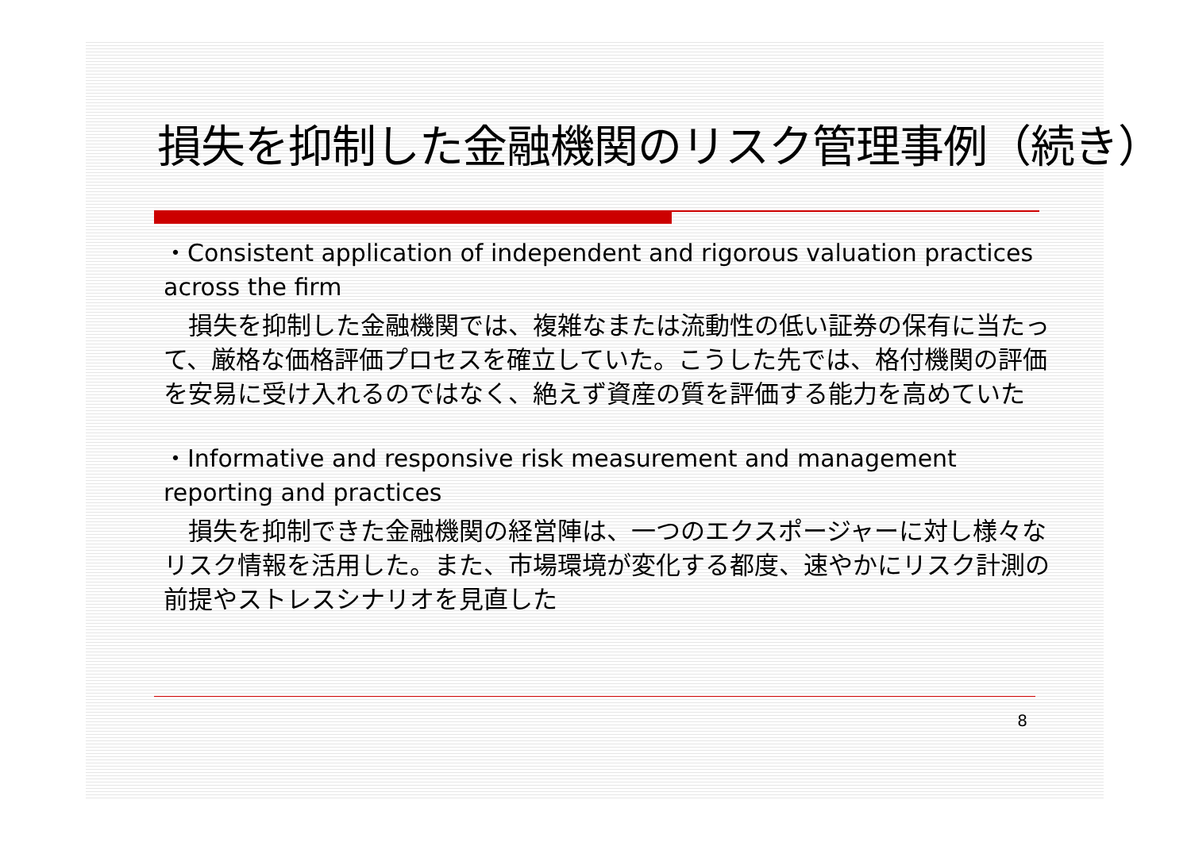損失を抑制した金融機関のリスク管理事例（続き）
・Consistent application of independent and rigorous valuation practices across the firm
　損失を抑制した金融機関では、複雑なまたは流動性の低い証券の保有に当たって、厳格な価格評価プロセスを確立していた。こうした先では、格付機関の評価を安易に受け入れるのではなく、絶えず資産の質を評価する能力を高めていた
・Informative and responsive risk measurement and management reporting and practices
　損失を抑制できた金融機関の経営陣は、一つのエクスポージャーに対し様々なリスク情報を活用した。また、市場環境が変化する都度、速やかにリスク計測の前提やストレスシナリオを見直した
8